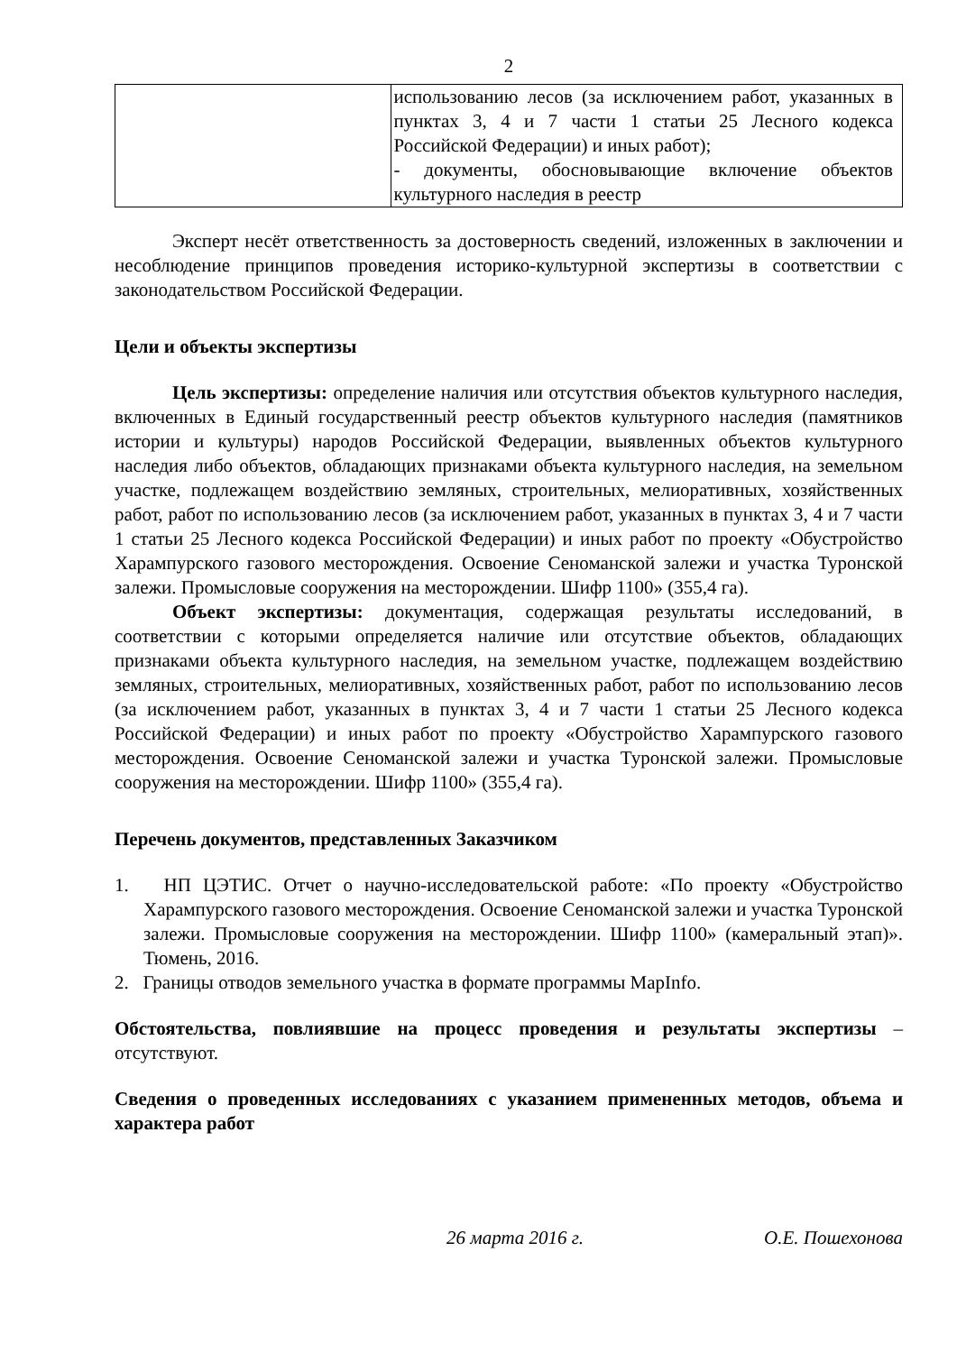2
| | использованию лесов (за исключением работ, указанных в пунктах 3, 4 и 7 части 1 статьи 25 Лесного кодекса Российской Федерации) и иных работ); - документы, обосновывающие включение объектов культурного наследия в реестр |
Эксперт несёт ответственность за достоверность сведений, изложенных в заключении и несоблюдение принципов проведения историко-культурной экспертизы в соответствии с законодательством Российской Федерации.
Цели и объекты экспертизы
Цель экспертизы: определение наличия или отсутствия объектов культурного наследия, включенных в Единый государственный реестр объектов культурного наследия (памятников истории и культуры) народов Российской Федерации, выявленных объектов культурного наследия либо объектов, обладающих признаками объекта культурного наследия, на земельном участке, подлежащем воздействию земляных, строительных, мелиоративных, хозяйственных работ, работ по использованию лесов (за исключением работ, указанных в пунктах 3, 4 и 7 части 1 статьи 25 Лесного кодекса Российской Федерации) и иных работ по проекту «Обустройство Харампурского газового месторождения. Освоение Сеноманской залежи и участка Туронской залежи. Промысловые сооружения на месторождении. Шифр 1100» (355,4 га).
Объект экспертизы: документация, содержащая результаты исследований, в соответствии с которыми определяется наличие или отсутствие объектов, обладающих признаками объекта культурного наследия, на земельном участке, подлежащем воздействию земляных, строительных, мелиоративных, хозяйственных работ, работ по использованию лесов (за исключением работ, указанных в пунктах 3, 4 и 7 части 1 статьи 25 Лесного кодекса Российской Федерации) и иных работ по проекту «Обустройство Харампурского газового месторождения. Освоение Сеноманской залежи и участка Туронской залежи. Промысловые сооружения на месторождении. Шифр 1100» (355,4 га).
Перечень документов, представленных Заказчиком
1. НП ЦЭТИС. Отчет о научно-исследовательской работе: «По проекту «Обустройство Харампурского газового месторождения. Освоение Сеноманской залежи и участка Туронской залежи. Промысловые сооружения на месторождении. Шифр 1100» (камеральный этап)». Тюмень, 2016.
2. Границы отводов земельного участка в формате программы MapInfo.
Обстоятельства, повлиявшие на процесс проведения и результаты экспертизы – отсутствуют.
Сведения о проведенных исследованиях с указанием примененных методов, объема и характера работ
26 марта 2016 г. О.Е. Пошехонова